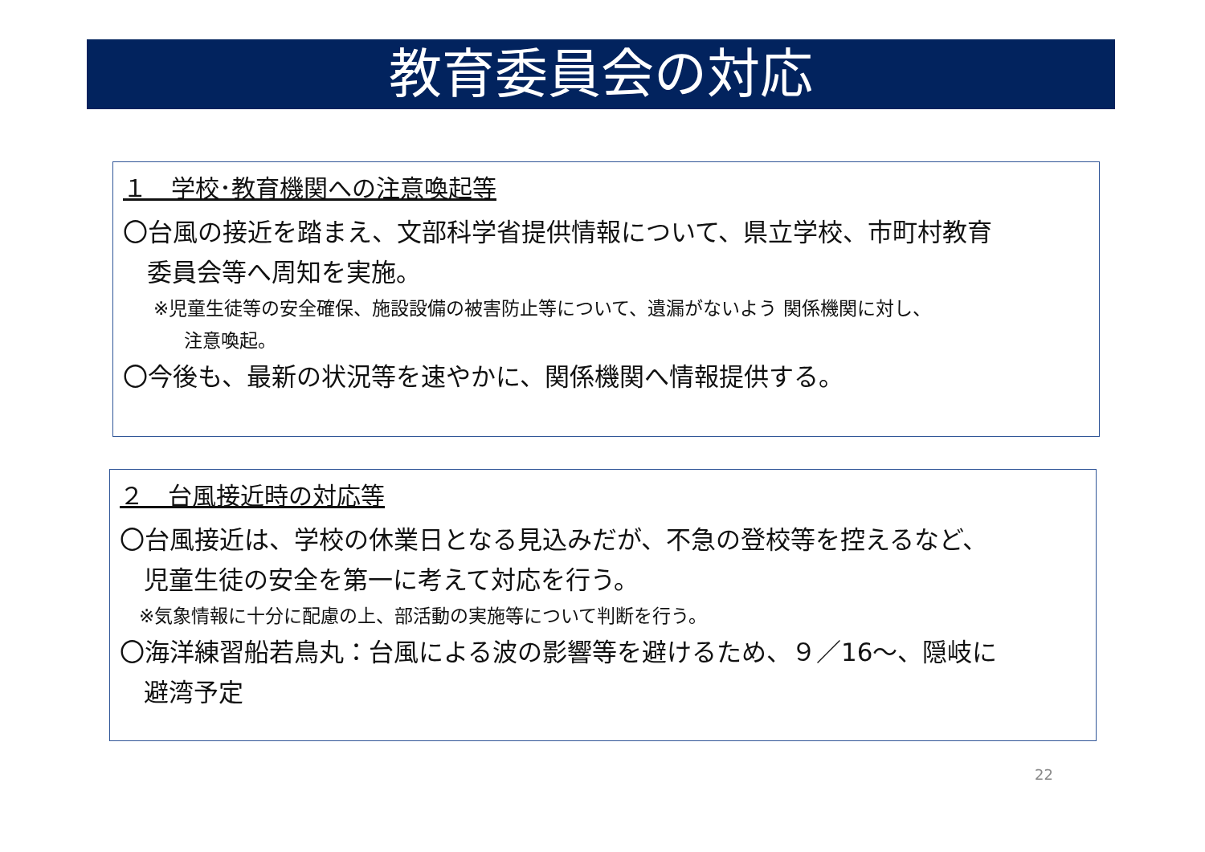教育委員会の対応
１　学校･教育機関への注意喚起等
〇台風の接近を踏まえ、文部科学省提供情報について、県立学校、市町村教育
委員会等へ周知を実施。
※児童生徒等の安全確保、施設設備の被害防止等について、遺漏がないよう 関係機関に対し、
注意喚起。
〇今後も、最新の状況等を速やかに、関係機関へ情報提供する。
２　台風接近時の対応等
〇台風接近は、学校の休業日となる見込みだが、不急の登校等を控えるなど、
児童生徒の安全を第一に考えて対応を行う。
※気象情報に十分に配慮の上、部活動の実施等について判断を行う。
〇海洋練習船若鳥丸：台風による波の影響等を避けるため、９／16～、隠岐に
避湾予定
22